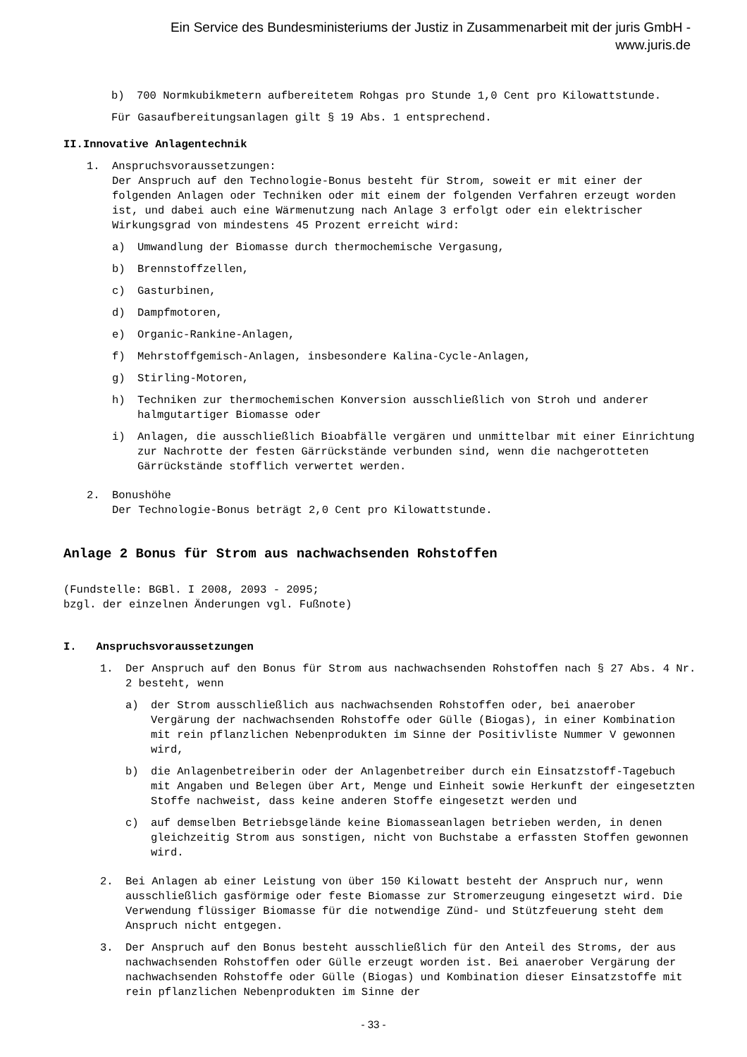Ein Service des Bundesministeriums der Justiz in Zusammenarbeit mit der juris GmbH -
www.juris.de
b) 700 Normkubikmetern aufbereitetem Rohgas pro Stunde 1,0 Cent pro Kilowattstunde.
Für Gasaufbereitungsanlagen gilt § 19 Abs. 1 entsprechend.
II.Innovative Anlagentechnik
1. Anspruchsvoraussetzungen:
Der Anspruch auf den Technologie-Bonus besteht für Strom, soweit er mit einer der folgenden Anlagen oder Techniken oder mit einem der folgenden Verfahren erzeugt worden ist, und dabei auch eine Wärmenutzung nach Anlage 3 erfolgt oder ein elektrischer Wirkungsgrad von mindestens 45 Prozent erreicht wird:
a) Umwandlung der Biomasse durch thermochemische Vergasung,
b) Brennstoffzellen,
c) Gasturbinen,
d) Dampfmotoren,
e) Organic-Rankine-Anlagen,
f) Mehrstoffgemisch-Anlagen, insbesondere Kalina-Cycle-Anlagen,
g) Stirling-Motoren,
h) Techniken zur thermochemischen Konversion ausschließlich von Stroh und anderer halmgutartiger Biomasse oder
i) Anlagen, die ausschließlich Bioabfälle vergären und unmittelbar mit einer Einrichtung zur Nachrotte der festen Gärrückstände verbunden sind, wenn die nachgerotteten Gärrückstände stofflich verwertet werden.
2. Bonushöhe
Der Technologie-Bonus beträgt 2,0 Cent pro Kilowattstunde.
Anlage 2 Bonus für Strom aus nachwachsenden Rohstoffen
(Fundstelle: BGBl. I 2008, 2093 - 2095;
bzgl. der einzelnen Änderungen vgl. Fußnote)
I. Anspruchsvoraussetzungen
1. Der Anspruch auf den Bonus für Strom aus nachwachsenden Rohstoffen nach § 27 Abs. 4 Nr. 2 besteht, wenn
a) der Strom ausschließlich aus nachwachsenden Rohstoffen oder, bei anaerober Vergärung der nachwachsenden Rohstoffe oder Gülle (Biogas), in einer Kombination mit rein pflanzlichen Nebenprodukten im Sinne der Positivliste Nummer V gewonnen wird,
b) die Anlagenbetreiberin oder der Anlagenbetreiber durch ein Einsatzstoff-Tagebuch mit Angaben und Belegen über Art, Menge und Einheit sowie Herkunft der eingesetzten Stoffe nachweist, dass keine anderen Stoffe eingesetzt werden und
c) auf demselben Betriebsgelände keine Biomasseanlagen betrieben werden, in denen gleichzeitig Strom aus sonstigen, nicht von Buchstabe a erfassten Stoffen gewonnen wird.
2. Bei Anlagen ab einer Leistung von über 150 Kilowatt besteht der Anspruch nur, wenn ausschließlich gasförmige oder feste Biomasse zur Stromerzeugung eingesetzt wird. Die Verwendung flüssiger Biomasse für die notwendige Zünd- und Stützfeuerung steht dem Anspruch nicht entgegen.
3. Der Anspruch auf den Bonus besteht ausschließlich für den Anteil des Stroms, der aus nachwachsenden Rohstoffen oder Gülle erzeugt worden ist. Bei anaerober Vergärung der nachwachsenden Rohstoffe oder Gülle (Biogas) und Kombination dieser Einsatzstoffe mit rein pflanzlichen Nebenprodukten im Sinne der
- 33 -